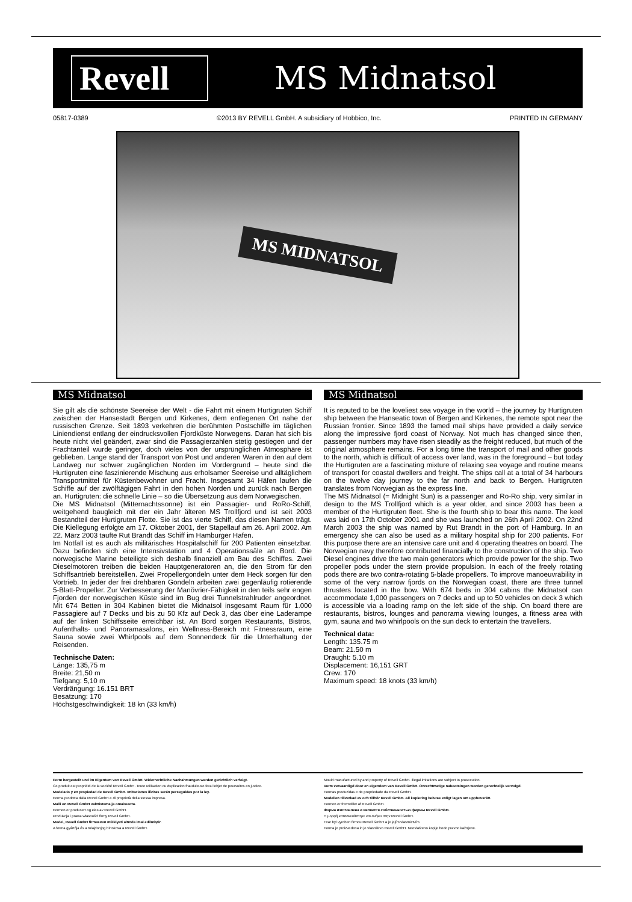Revell
MS Midnatsol
05817-0389 ©2013 BY REVELL GmbH. A subsidiary of Hobbico, Inc. PRINTED IN GERMANY
MS MIDNATSOL
MS Midnatsol
Sie gilt als die schönste Seereise der Welt - die Fahrt mit einem Hurtigruten Schiff zwischen der Hansestadt Bergen und Kirkenes, dem entlegenen Ort nahe der russischen Grenze. Seit 1893 verkehren die berühmten Postschiffe im täglichen Liniendienst entlang der eindrucksvollen Fjordküste Norwegens. Daran hat sich bis heute nicht viel geändert, zwar sind die Passagierzahlen stetig gestiegen und der Frachtanteil wurde geringer, doch vieles von der ursprünglichen Atmosphäre ist geblieben. Lange stand der Transport von Post und anderen Waren in den auf dem Landweg nur schwer zugänglichen Norden im Vordergrund – heute sind die Hurtigruten eine faszinierende Mischung aus erholsamer Seereise und alltäglichem Transportmittel für Küstenbewohner und Fracht. Insgesamt 34 Häfen laufen die Schiffe auf der zwölftägigen Fahrt in den hohen Norden und zurück nach Bergen an. Hurtigruten: die schnelle Linie – so die Übersetzung aus dem Norwegischen.
Die MS Midnatsol (Mitternachtssonne) ist ein Passagier- und RoRo-Schiff, weitgehend baugleich mit der ein Jahr älteren MS Trollfjord und ist seit 2003 Bestandteil der Hurtigruten Flotte. Sie ist das vierte Schiff, das diesen Namen trägt. Die Kiellegung erfolgte am 17. Oktober 2001, der Stapellauf am 26. April 2002. Am 22. März 2003 taufte Rut Brandt das Schiff im Hamburger Hafen.
Im Notfall ist es auch als militärisches Hospitalschiff für 200 Patienten einsetzbar. Dazu befinden sich eine Intensivstation und 4 Operationssäle an Bord. Die norwegische Marine beteiligte sich deshalb finanziell am Bau des Schiffes. Zwei Dieselmotoren treiben die beiden Hauptgeneratoren an, die den Strom für den Schiffsantrieb bereitstellen. Zwei Propellergondeln unter dem Heck sorgen für den Vortrieb. In jeder der frei drehbaren Gondeln arbeiten zwei gegenläufig rotierende 5-Blatt-Propeller. Zur Verbesserung der Manövrier-Fähigkeit in den teils sehr engen Fjorden der norwegischen Küste sind im Bug drei Tunnelstrahlruder angeordnet. Mit 674 Betten in 304 Kabinen bietet die Midnatsol insgesamt Raum für 1.000 Passagiere auf 7 Decks und bis zu 50 Kfz auf Deck 3, das über eine Laderampe auf der linken Schiffsseite erreichbar ist. An Bord sorgen Restaurants, Bistros, Aufenthalts- und Panoramasalons, ein Wellness-Bereich mit Fitnessraum, eine Sauna sowie zwei Whirlpools auf dem Sonnendeck für die Unterhaltung der Reisenden.
Technische Daten:
Länge: 135,75 m
Breite: 21,50 m
Tiefgang: 5,10 m
Verdrängung: 16.151 BRT
Besatzung: 170
Höchstgeschwindigkeit: 18 kn (33 km/h)
MS Midnatsol
It is reputed to be the loveliest sea voyage in the world – the journey by Hurtigruten ship between the Hanseatic town of Bergen and Kirkenes, the remote spot near the Russian frontier. Since 1893 the famed mail ships have provided a daily service along the impressive fjord coast of Norway. Not much has changed since then, passenger numbers may have risen steadily as the freight reduced, but much of the original atmosphere remains. For a long time the transport of mail and other goods to the north, which is difficult of access over land, was in the foreground – but today the Hurtigruten are a fascinating mixture of relaxing sea voyage and routine means of transport for coastal dwellers and freight. The ships call at a total of 34 harbours on the twelve day journey to the far north and back to Bergen. Hurtigruten translates from Norwegian as the express line.
The MS Midnatsol (= Midnight Sun) is a passenger and Ro-Ro ship, very similar in design to the MS Trollfjord which is a year older, and since 2003 has been a member of the Hurtigruten fleet. She is the fourth ship to bear this name. The keel was laid on 17th October 2001 and she was launched on 26th April 2002. On 22nd March 2003 the ship was named by Rut Brandt in the port of Hamburg. In an emergency she can also be used as a military hospital ship for 200 patients. For this purpose there are an intensive care unit and 4 operating theatres on board. The Norwegian navy therefore contributed financially to the construction of the ship. Two Diesel engines drive the two main generators which provide power for the ship. Two propeller pods under the stern provide propulsion. In each of the freely rotating pods there are two contra-rotating 5-blade propellers. To improve manoeuvrability in some of the very narrow fjords on the Norwegian coast, there are three tunnel thrusters located in the bow. With 674 beds in 304 cabins the Midnatsol can accommodate 1,000 passengers on 7 decks and up to 50 vehicles on deck 3 which is accessible via a loading ramp on the left side of the ship. On board there are restaurants, bistros, lounges and panorama viewing lounges, a fitness area with gym, sauna and two whirlpools on the sun deck to entertain the travellers.
Technical data:
Length: 135.75 m
Beam: 21.50 m
Draught: 5.10 m
Displacement: 16,151 GRT
Crew: 170
Maximum speed: 18 knots (33 km/h)
Form hergestellt und im Eigentum von Revell GmbH. Widerrechtliche Nachahmungen werden gerichtlich verfolgt.
Ce produit est propriété de la société Revell GmbH. Toute utilisation ou duplication frauduleuse fera l'objet de poursuites en justice.
Modelado y en propiedad de Revell GmbH. Imitaciones ilícitas serán perseguidas por la ley.
Forma prodotta dalla Revell GmbH e di proprietà della stessa impresa.
Malli on Revell GmbH valmistama ja omaisuutta.
Formen er produsert og eies av Revell GmbH.
Produkcja i prawa własności firmy Revell GmbH.
Model, Revell GmbH firmasının mülkiyeti altında imal edilmiştir.
A forma gyártója és a tulajdonjog birtokosa a Revell GmbH.
Mould manufactured by and property of Revell GmbH. Illegal imitations are subject to prosecution.
Vorm vervaardigd door en eigendom van Revell GmbH. Onrechtmatige nabootsingen worden gerechtelijk vervolgd.
Formas produzidas e de propriedade da Revell GmbH.
Modellen tillverkad av och tillhör Revell GmbH. All kopiering beivras enligt lagen om upphovsrätt.
Formen er fremstillet af Revell GmbH.
Форма изготовлена и является собственностью фирмы Revell GmbH.
Η μορφή κατασκευάστηκε και ανήκει στην Revell GmbH.
Tvar byl vyroben firmou Revell GmbH a je jejím vlastnictvím.
Forma je proizvedena in je vlasništvo Revell GmbH. Neovlašteno kopije bodo pravno kažnjene.